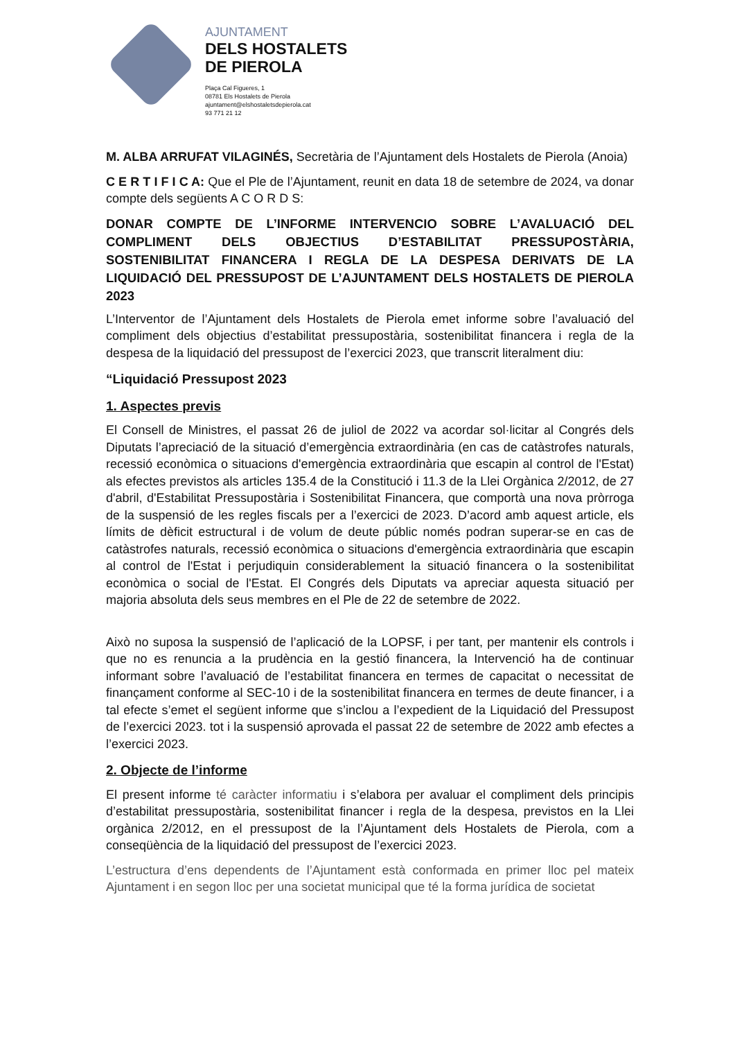AJUNTAMENT
DELS HOSTALETS
DE PIEROLA
Plaça Cal Figueres, 1
08781 Els Hostalets de Pierola
ajuntament@elshostaletsdepierola.cat
93 771 21 12
M. ALBA ARRUFAT VILAGINÉS, Secretària de l’Ajuntament dels Hostalets de Pierola (Anoia)
C E R T I F I C A: Que el Ple de l’Ajuntament, reunit en data 18 de setembre de 2024, va donar compte dels següents A C O R D S:
DONAR COMPTE DE L’INFORME INTERVENCIO SOBRE L’AVALUACIÓ DEL COMPLIMENT DELS OBJECTIUS D’ESTABILITAT PRESSUPOSTÀRIA, SOSTENIBILITAT FINANCERA I REGLA DE LA DESPESA DERIVATS DE LA LIQUIDACIÓ DEL PRESSUPOST DE L’AJUNTAMENT DELS HOSTALETS DE PIEROLA 2023
L’Interventor de l’Ajuntament dels Hostalets de Pierola emet informe sobre l’avaluació del compliment dels objectius d’estabilitat pressupostària, sostenibilitat financera i regla de la despesa de la liquidació del pressupost de l’exercici 2023, que transcrit literalment diu:
“Liquidació Pressupost 2023
1. Aspectes previs
El Consell de Ministres, el passat 26 de juliol de 2022 va acordar sol·licitar al Congrés dels Diputats l’apreciació de la situació d’emergència extraordinària (en cas de catàstrofes naturals, recessió econòmica o situacions d'emergència extraordinària que escapin al control de l'Estat) als efectes previstos als articles 135.4 de la Constitució i 11.3 de la Llei Orgànica 2/2012, de 27 d'abril, d'Estabilitat Pressupostària i Sostenibilitat Financera, que comportà una nova pròrroga de la suspensió de les regles fiscals per a l’exercici de 2023. D’acord amb aquest article, els límits de dèficit estructural i de volum de deute públic només podran superar-se en cas de catàstrofes naturals, recessió econòmica o situacions d'emergència extraordinària que escapin al control de l'Estat i perjudiquin considerablement la situació financera o la sostenibilitat econòmica o social de l'Estat. El Congrés dels Diputats va apreciar aquesta situació per majoria absoluta dels seus membres en el Ple de 22 de setembre de 2022.
Això no suposa la suspensió de l’aplicació de la LOPSF, i per tant, per mantenir els controls i que no es renuncia a la prudència en la gestió financera, la Intervenció ha de continuar informant sobre l’avaluació de l’estabilitat financera en termes de capacitat o necessitat de finançament conforme al SEC-10 i de la sostenibilitat financera en termes de deute financer, i a tal efecte s’emet el següent informe que s’inclou a l’expedient de la Liquidació del Pressupost de l’exercici 2023. tot i la suspensió aprovada el passat 22 de setembre de 2022 amb efectes a l’exercici 2023.
2. Objecte de l’informe
El present informe té caràcter informatiu i s’elabora per avaluar el compliment dels principis d’estabilitat pressupostària, sostenibilitat financer i regla de la despesa, previstos en la Llei orgànica 2/2012, en el pressupost de la l’Ajuntament dels Hostalets de Pierola, com a conseqüència de la liquidació del pressupost de l’exercici 2023.
L’estructura d’ens dependents de l’Ajuntament està conformada en primer lloc pel mateix Ajuntament i en segon lloc per una societat municipal que té la forma jurídica de societat